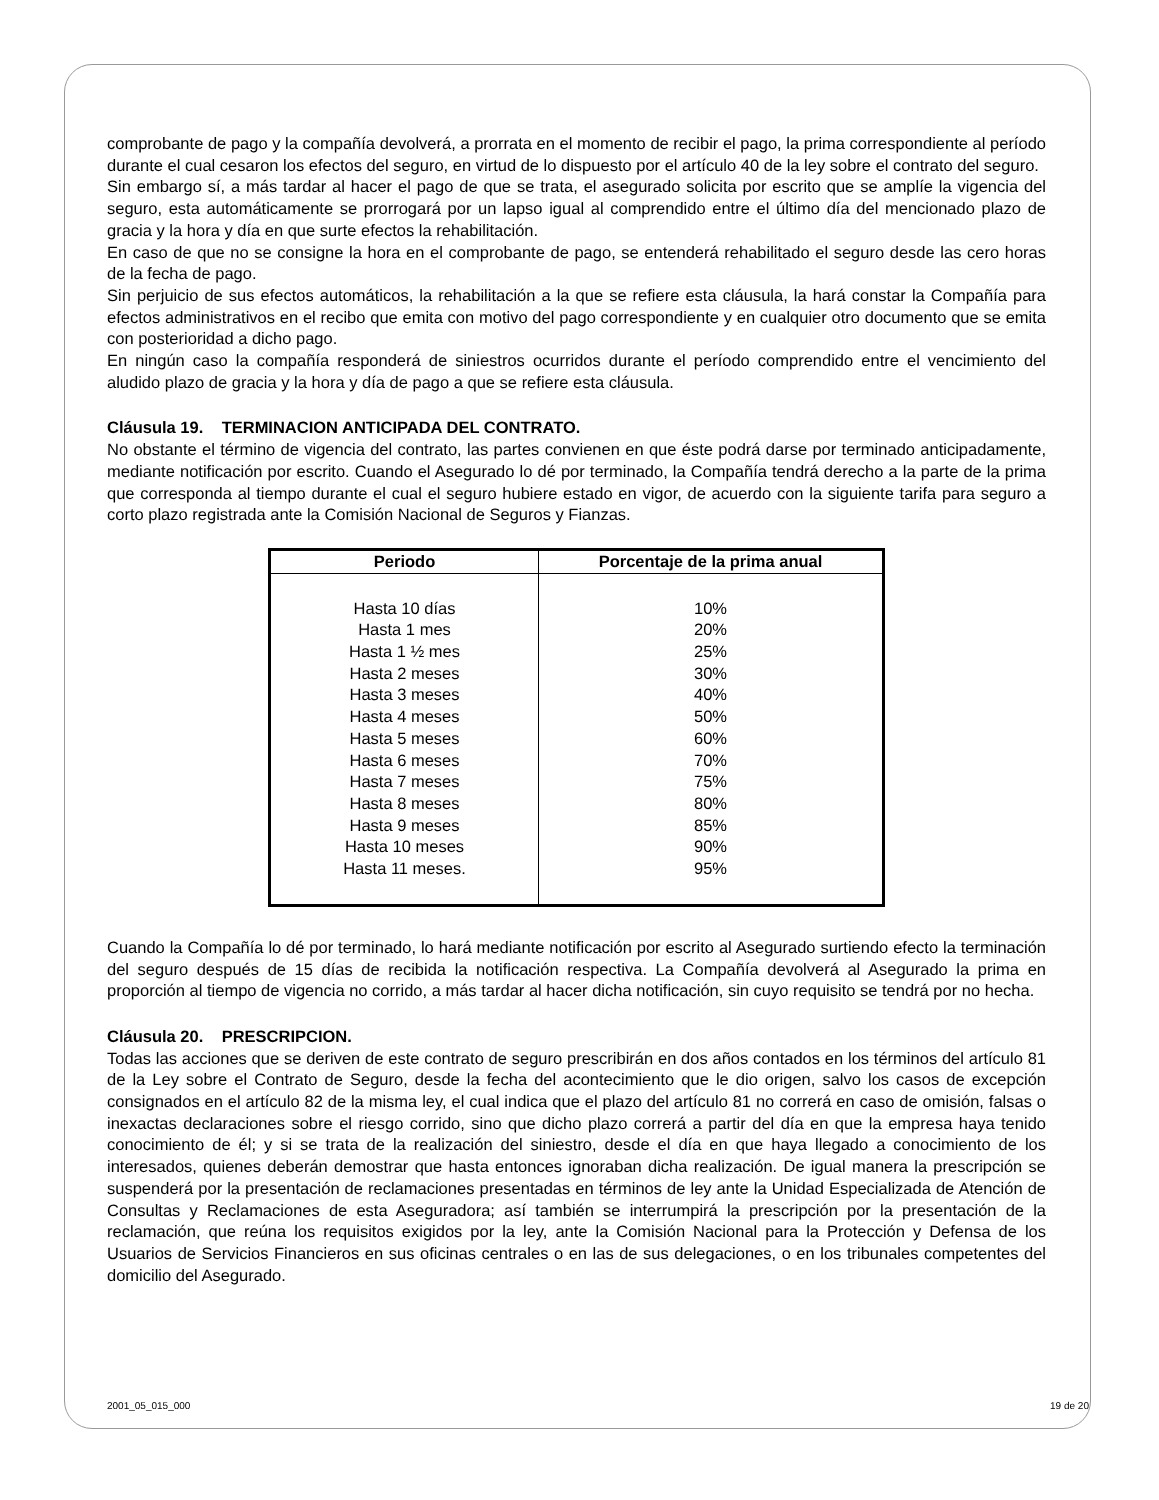comprobante de pago y la compañía devolverá, a prorrata en el momento de recibir el pago, la prima correspondiente al período durante el cual cesaron los efectos del seguro, en virtud de lo dispuesto por el artículo 40 de la ley sobre el contrato del seguro.
Sin embargo sí, a más tardar al hacer el pago de que se trata, el asegurado solicita por escrito que se amplíe la vigencia del seguro, esta automáticamente se prorrogará por un lapso igual al comprendido entre el último día del mencionado plazo de gracia y la hora y día en que surte efectos la rehabilitación.
En caso de que no se consigne la hora en el comprobante de pago, se entenderá rehabilitado el seguro desde las cero horas de la fecha de pago.
Sin perjuicio de sus efectos automáticos, la rehabilitación a la que se refiere esta cláusula, la hará constar la Compañía para efectos administrativos en el recibo que emita con motivo del pago correspondiente y en cualquier otro documento que se emita con posterioridad a dicho pago.
En ningún caso la compañía responderá de siniestros ocurridos durante el período comprendido entre el vencimiento del aludido plazo de gracia y la hora y día de pago a que se refiere esta cláusula.
Cláusula 19. TERMINACION ANTICIPADA DEL CONTRATO.
No obstante el término de vigencia del contrato, las partes convienen en que éste podrá darse por terminado anticipadamente, mediante notificación por escrito. Cuando el Asegurado lo dé por terminado, la Compañía tendrá derecho a la parte de la prima que corresponda al tiempo durante el cual el seguro hubiere estado en vigor, de acuerdo con la siguiente tarifa para seguro a corto plazo registrada ante la Comisión Nacional de Seguros y Fianzas.
| Periodo | Porcentaje de la prima anual |
| --- | --- |
| Hasta 10 días Hasta 1 mes Hasta 1 ½ mes Hasta 2 meses Hasta 3 meses Hasta 4 meses Hasta 5 meses Hasta 6 meses Hasta 7 meses Hasta 8 meses Hasta 9 meses Hasta 10 meses Hasta 11 meses. | 10% 20% 25% 30% 40% 50% 60% 70% 75% 80% 85% 90% 95% |
Cuando la Compañía lo dé por terminado, lo hará mediante notificación por escrito al Asegurado surtiendo efecto la terminación del seguro después de 15 días de recibida la notificación respectiva. La Compañía devolverá al Asegurado la prima en proporción al tiempo de vigencia no corrido, a más tardar al hacer dicha notificación, sin cuyo requisito se tendrá por no hecha.
Cláusula 20. PRESCRIPCION.
Todas las acciones que se deriven de este contrato de seguro prescribirán en dos años contados en los términos del artículo 81 de la Ley sobre el Contrato de Seguro, desde la fecha del acontecimiento que le dio origen, salvo los casos de excepción consignados en el artículo 82 de la misma ley, el cual indica que el plazo del artículo 81 no correrá en caso de omisión, falsas o inexactas declaraciones sobre el riesgo corrido, sino que dicho plazo correrá a partir del día en que la empresa haya tenido conocimiento de él; y si se trata de la realización del siniestro, desde el día en que haya llegado a conocimiento de los interesados, quienes deberán demostrar que hasta entonces ignoraban dicha realización. De igual manera la prescripción se suspenderá por la presentación de reclamaciones presentadas en términos de ley ante la Unidad Especializada de Atención de Consultas y Reclamaciones de esta Aseguradora; así también se interrumpirá la prescripción por la presentación de la reclamación, que reúna los requisitos exigidos por la ley, ante la Comisión Nacional para la Protección y Defensa de los Usuarios de Servicios Financieros en sus oficinas centrales o en las de sus delegaciones, o en los tribunales competentes del domicilio del Asegurado.
2001_05_015_000 19 de 20